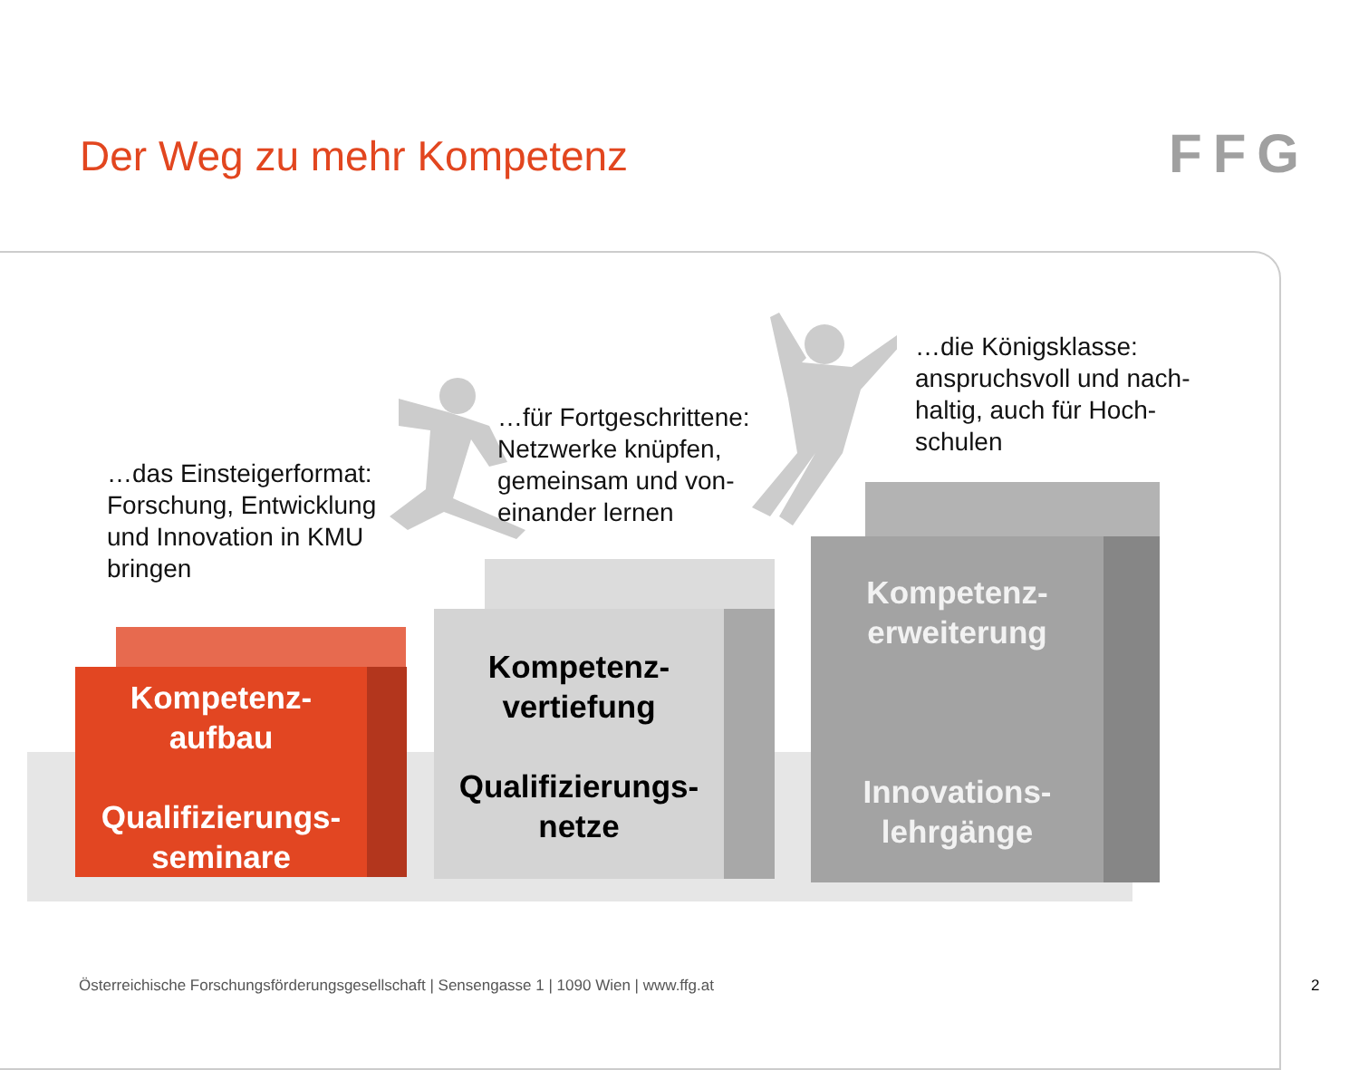Der Weg zu mehr Kompetenz FFG
Kompetenz-
aufbau
Qualifizierungs-
seminare
Kompetenz-
vertiefung
Qualifizierungs-
netze
Kompetenz-
erweiterung
Innovations-
lehrgänge
…das Einsteigerformat:
Forschung, Entwicklung
und Innovation in KMU
bringen
…für Fortgeschrittene:
Netzwerke knüpfen,
gemeinsam und von-
einander lernen
…die Königsklasse:
anspruchsvoll und nach-
haltig, auch für Hoch-
schulen
Österreichische Forschungsförderungsgesellschaft | Sensengasse 1 | 1090 Wien | www.ffg.at
2